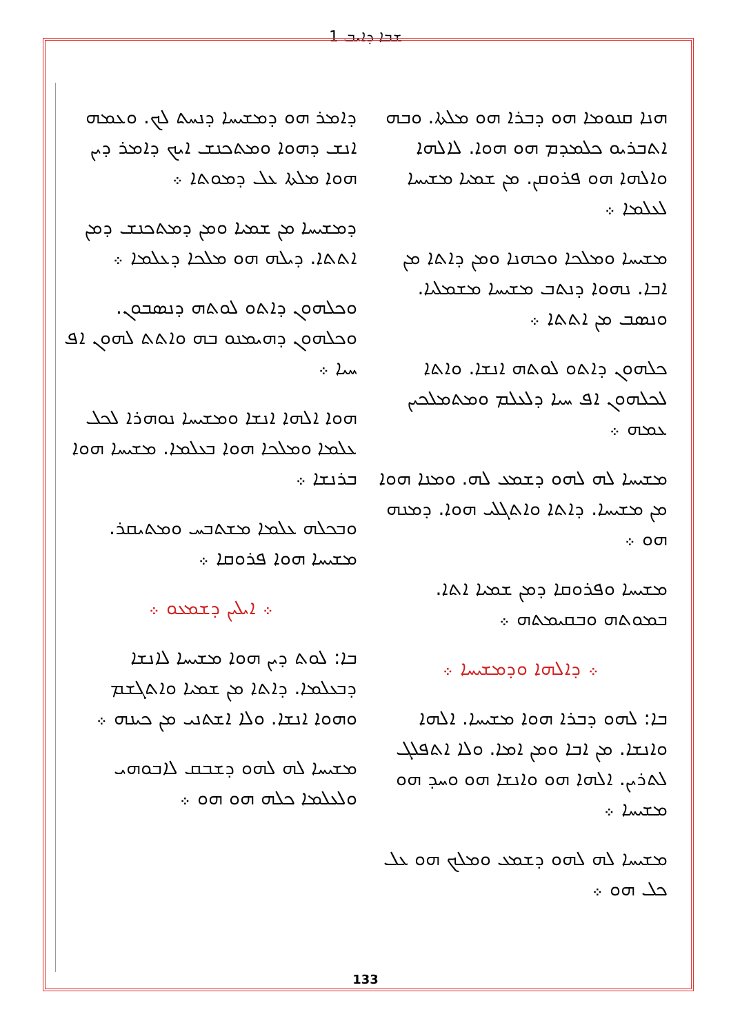ܫܒܐ ܕܐܝܒ 1
ܕܐܡܪ ܗܘ ܕܡܫܝܚܐ ܕܢܚܬ ܠܟ. ܘܥܡܗ ܐܢܫ ܕܗܘܐ ܘܡܬܟܢܫ ܐܝܟ ܕܐܡܪ ܕܝܢ ܗܘܐ ܡܠܬܐ ܥܠ ܕܡܘܬܐ ܀
ܕܡܫܝܚܐ ܡܢ ܫܡܝܐ ܘܡܢ ܕܡܬܟܢܫ ܕܡܢ ܐܬܬܐ. ܕܝܠܗ ܗܘ ܡܠܟܐ ܕܥܠܡܐ ܀
ܘܟܠܗܘܢ ܕܐܬܘ ܠܘܬܗ ܕܢܣܒܘܢ. ܘܟܠܗܘܢ ܕܗܝܡܢܘ ܒܗ ܘܐܬܬ ܠܗܘܢ ܐܦ ܚܝܐ ܀
ܗܘܐ ܐܠܗܐ ܐܢܫܐ ܘܡܫܝܚܐ ܢܘܗܪܐ ܠܟܠ ܥܠܡܐ ܘܡܠܟܐ ܗܘܐ ܒܥܠܡܐ. ܡܫܝܚܐ ܗܘܐ ܒܪܢܫܐ ܀
ܘܒܟܠܗ ܥܠܡܐ ܡܫܬܒܚ ܘܡܬܝܩܪ. ܡܫܝܚܐ ܗܘܐ ܦܪܘܩܐ ܀
܀ ܐܝܠܝܢ ܕܫܡܥܘ ܀
ܒܐ: ܠܘܬ ܕܝܢ ܗܘܐ ܡܫܝܚܐ ܠܐܢܫܐ ܕܒܥܠܡܐ. ܕܐܬܐ ܡܢ ܫܡܝܐ ܘܐܬܓܫܡ ܘܗܘܐ ܐܢܫܐ. ܘܠܐ ܐܫܬܢܝ ܡܢ ܟܝܢܗ ܀
ܡܫܝܚܐ ܠܗ ܠܗܘ ܕܫܒܩ ܠܐܒܘܗܝ ܘܠܥܠܡܐ ܟܠܗ ܗܘ ܗܘ ܀
ܗܢܐ ܩܢܘܡܐ ܗܘ ܕܒܪܐ ܗܘ ܡܠܬܐ. ܘܒܗ ܐܬܒܪܝܘ ܟܠܡܕܡ ܗܘ ܗܘܐ. ܠܐܠܗܐ ܘܐܠܗܐ ܗܘ ܦܪܘܩܢ. ܡܢ ܫܡܝܐ ܡܫܝܚܐ ܠܥܠܡܐ ܀
ܡܫܝܚܐ ܘܡܠܟܐ ܘܟܗܢܐ ܘܡܢ ܕܐܬܐ ܡܢ ܐܒܐ. ܢܗܘܐ ܕܢܬܒ ܡܫܝܚܐ ܡܫܡܠܝܐ. ܘܢܣܒ ܡܢ ܐܬܬܐ ܀
ܟܠܗܘܢ ܕܐܬܘ ܠܘܬܗ ܐܢܫܐ. ܘܐܬܐ ܠܟܠܗܘܢ ܐܦ ܚܝܐ ܕܠܥܠܡ ܘܡܬܡܠܟܝܢ ܥܡܗ ܀
ܡܫܝܚܐ ܠܗ ܠܗܘ ܕܫܡܥ ܠܗ. ܘܡܢܐ ܗܘܐ ܡܢ ܡܫܝܚܐ. ܕܐܬܐ ܘܐܬܓܠܝ ܗܘܐ. ܕܡܢܗ ܗܘ ܀
ܡܫܝܚܐ ܘܦܪܘܩܐ ܕܡܢ ܫܡܝܐ ܐܬܐ. ܒܡܘܬܗ ܘܒܩܝܡܬܗ ܀
܀ ܕܐܠܗܐ ܘܕܡܫܝܚܐ ܀
ܒܐ: ܠܗܘ ܕܒܪܐ ܗܘܐ ܡܫܝܚܐ. ܐܠܗܐ ܘܐܢܫܐ. ܡܢ ܐܒܐ ܘܡܢ ܐܡܐ. ܘܠܐ ܐܬܦܠܓ ܠܬܪܝܢ. ܐܠܗܐ ܗܘ ܘܐܢܫܐ ܗܘ ܘܚܕ ܗܘ ܡܫܝܚܐ ܀
ܡܫܝܚܐ ܠܗ ܠܗܘ ܕܫܡܥ ܘܡܠܟ ܗܘ ܥܠ ܟܠ ܗܘ ܀
133